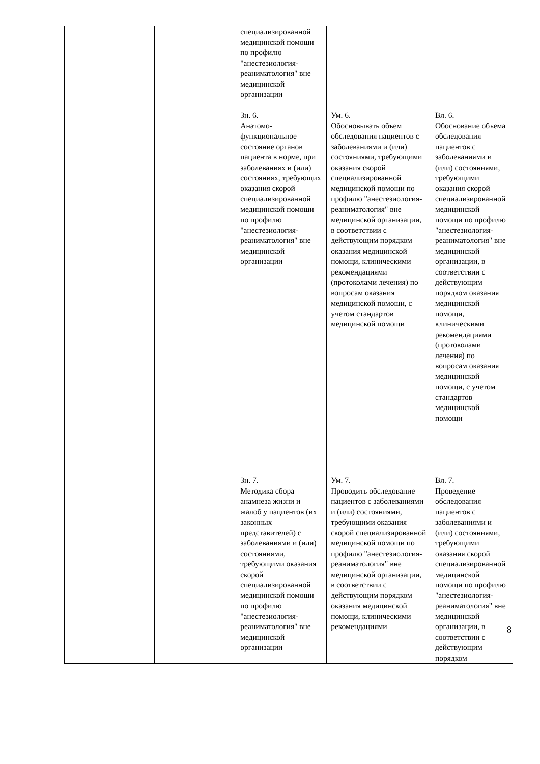| | | | специализированной медицинской помощи по профилю "анестезиология-реаниматология" вне медицинской организации | | |
| | | | Зн. 6. Анатомо-функциональное состояние органов пациента в норме, при заболеваниях и (или) состояниях, требующих оказания скорой специализированной медицинской помощи по профилю "анестезиология-реаниматология" вне медицинской организации | Ум. 6. Обосновывать объем обследования пациентов с заболеваниями и (или) состояниями, требующими оказания скорой специализированной медицинской помощи по профилю "анестезиология-реаниматология" вне медицинской организации, в соответствии с действующим порядком оказания медицинской помощи, клиническими рекомендациями (протоколами лечения) по вопросам оказания медицинской помощи, с учетом стандартов медицинской помощи | Вл. 6. Обоснование объема обследования пациентов с заболеваниями и (или) состояниями, требующими оказания скорой специализированной медицинской помощи по профилю "анестезиология-реаниматология" вне медицинской организации, в соответствии с действующим порядком оказания медицинской помощи, клиническими рекомендациями (протоколами лечения) по вопросам оказания медицинской помощи, с учетом стандартов медицинской помощи |
| | | | Зн. 7. Методика сбора анамнеза жизни и жалоб у пациентов (их законных представителей) с заболеваниями и (или) состояниями, требующими оказания скорой специализированной медицинской помощи по профилю "анестезиология-реаниматология" вне медицинской организации | Ум. 7. Проводить обследование пациентов с заболеваниями и (или) состояниями, требующими оказания скорой специализированной медицинской помощи по профилю "анестезиология-реаниматология" вне медицинской организации, в соответствии с действующим порядком оказания медицинской помощи, клиническими рекомендациями | Вл. 7. Проведение обследования пациентов с заболеваниями и (или) состояниями, требующими оказания скорой специализированной медицинской помощи по профилю "анестезиология-реаниматология" вне медицинской организации, в соответствии с действующим порядком |
8